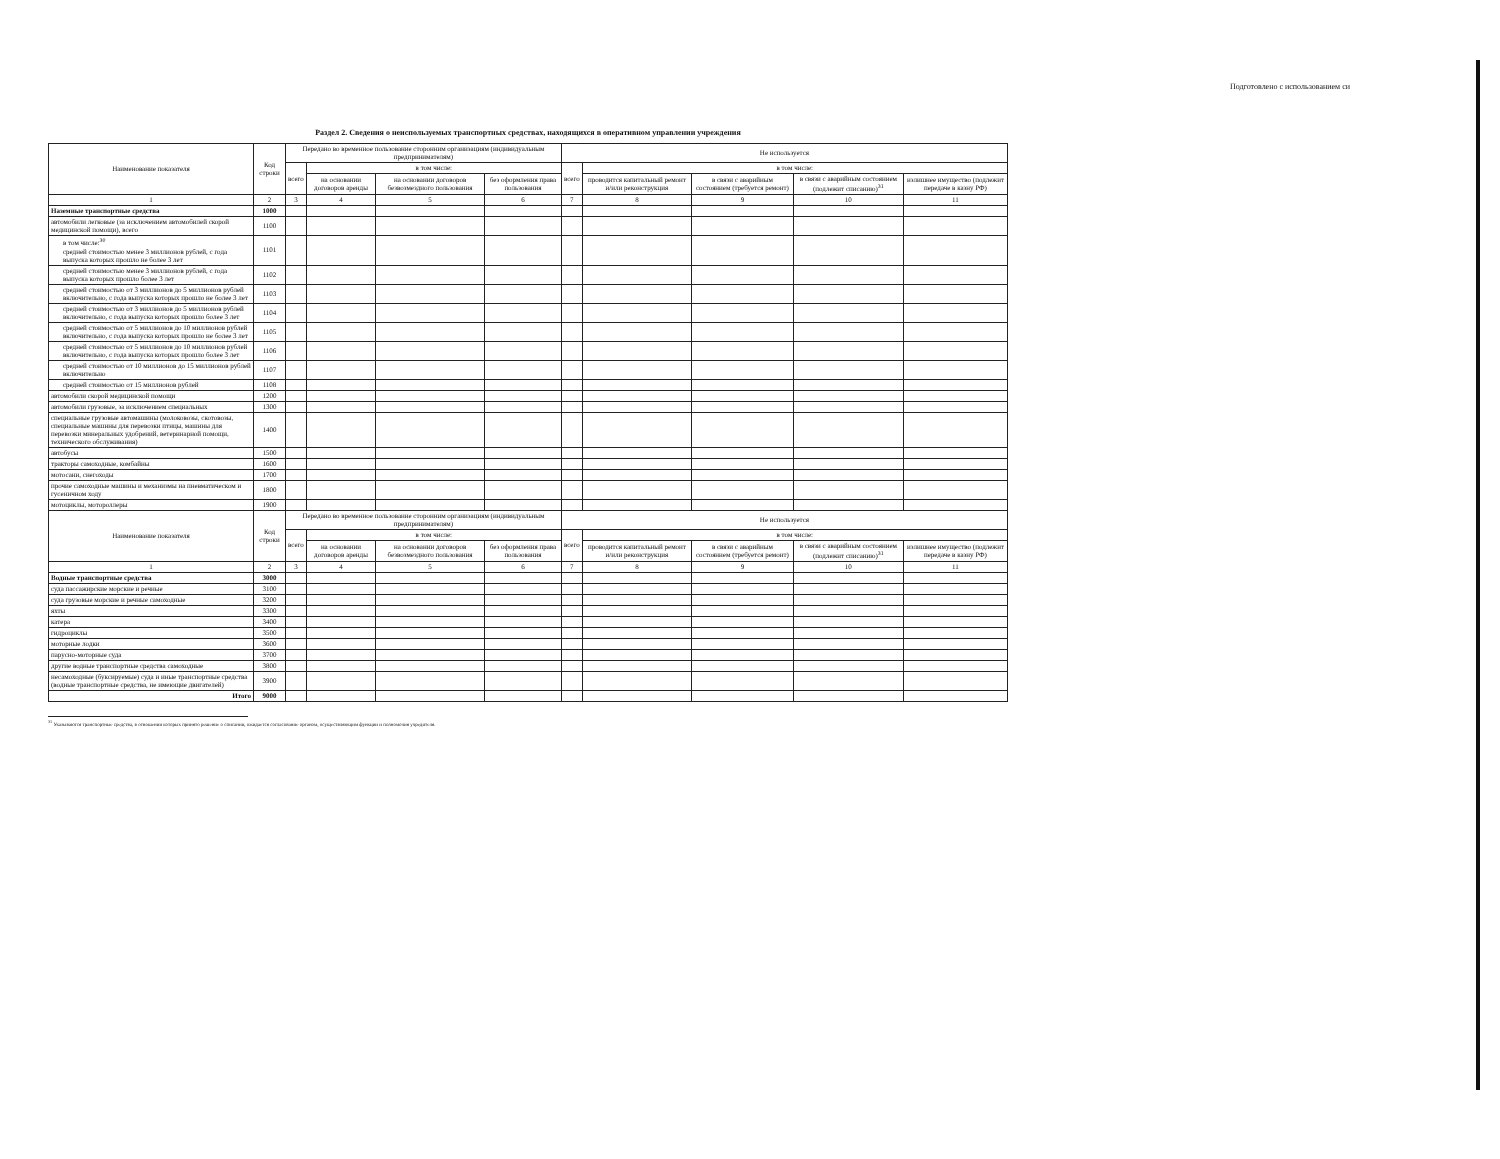Подготовлено с использованием си
Раздел 2. Сведения о неиспользуемых транспортных средствах, находящихся в оперативном управлении учреждения
| Наименование показателя | Код строки | Передано во временное пользование сторонним организациям (индивидуальным предпринимателям) | | | | Не используется | | | | |
| --- | --- | --- | --- | --- | --- | --- | --- | --- | --- | --- |
| | | всего | в том числе: | | | всего | в том числе: | | | |
| | | | на основании договоров аренды | на основании договоров безвозмездного пользования | без оформления права пользования | | проводится капитальный ремонт и/или реконструкция | в связи с аварийным состоянием (требуется ремонт) | в связи с аварийным состоянием (подлежит списанию)<sup>31</sup> | излишнее имущество (подлежит передаче в казну РФ) |
| 1 | 2 | 3 | 4 | 5 | 6 | 7 | 8 | 9 | 10 | 11 |
| Наземные транспортные средства | 1000 | | | | | | | | | |
| автомобили легковые (за исключением автомобилей скорой медицинской помощи), всего | 1100 | | | | | | | | | |
| в том числе:<sup>30</sup> средней стоимостью менее 3 миллионов рублей, с года выпуска которых прошло не более 3 лет | 1101 | | | | | | | | | |
| средней стоимостью менее 3 миллионов рублей, с года выпуска которых прошло более 3 лет | 1102 | | | | | | | | | |
| средней стоимостью от 3 миллионов до 5 миллионов рублей включительно, с года выпуска которых прошло не более 3 лет | 1103 | | | | | | | | | |
| средней стоимостью от 3 миллионов до 5 миллионов рублей включительно, с года выпуска которых прошло более 3 лет | 1104 | | | | | | | | | |
| средней стоимостью от 5 миллионов до 10 миллионов рублей включительно, с года выпуска которых прошло не более 3 лет | 1105 | | | | | | | | | |
| средней стоимостью от 5 миллионов до 10 миллионов рублей включительно, с года выпуска которых прошло более 3 лет | 1106 | | | | | | | | | |
| средней стоимостью от 10 миллионов до 15 миллионов рублей включительно | 1107 | | | | | | | | | |
| средней стоимостью от 15 миллионов рублей | 1108 | | | | | | | | | |
| автомобили скорой медицинской помощи | 1200 | | | | | | | | | |
| автомобили грузовые, за исключением специальных | 1300 | | | | | | | | | |
| специальные грузовые автомашины (молоковозы, скотовозы, специальные машины для перевозки птицы, машины для перевозки минеральных удобрений, ветеринарной помощи, технического обслуживания) | 1400 | | | | | | | | | |
| автобусы | 1500 | | | | | | | | | |
| тракторы самоходные, комбайны | 1600 | | | | | | | | | |
| мотосани, снегоходы | 1700 | | | | | | | | | |
| прочие самоходные машины и механизмы на пневматическом и гусеничном ходу | 1800 | | | | | | | | | |
| мотоциклы, мотороллеры | 1900 | | | | | | | | | |
| Наименование показателя | Код строки | Передано во временное пользование сторонним организациям (индивидуальным предпринимателям) | | | | Не используется | | | | |
| | | всего | в том числе: | | | всего | в том числе: | | | |
| | | | на основании договоров аренды | на основании договоров безвозмездного пользования | без оформления права пользования | | проводится капитальный ремонт и/или реконструкция | в связи с аварийным состоянием (требуется ремонт) | в связи с аварийным состоянием (подлежит списанию)<sup>31</sup> | излишнее имущество (подлежит передаче в казну РФ) |
| 1 | 2 | 3 | 4 | 5 | 6 | 7 | 8 | 9 | 10 | 11 |
| Водные транспортные средства | 3000 | | | | | | | | | |
| суда пассажирские морские и речные | 3100 | | | | | | | | | |
| суда грузовые морские и речные самоходные | 3200 | | | | | | | | | |
| яхты | 3300 | | | | | | | | | |
| катера | 3400 | | | | | | | | | |
| гидроциклы | 3500 | | | | | | | | | |
| моторные лодки | 3600 | | | | | | | | | |
| парусно-моторные суда | 3700 | | | | | | | | | |
| другие водные транспортные средства самоходные | 3800 | | | | | | | | | |
| несамоходные (буксируемые) суда и иные транспортные средства (водные транспортные средства, не имеющие двигателей) | 3900 | | | | | | | | | |
| Итого | 9000 | | | | | | | | | |
<sup>31</sup> Указываются транспортные средства, в отношении которых принято решение о списании, ожидается согласование органом, осуществляющим функции и полномочия учредителя.